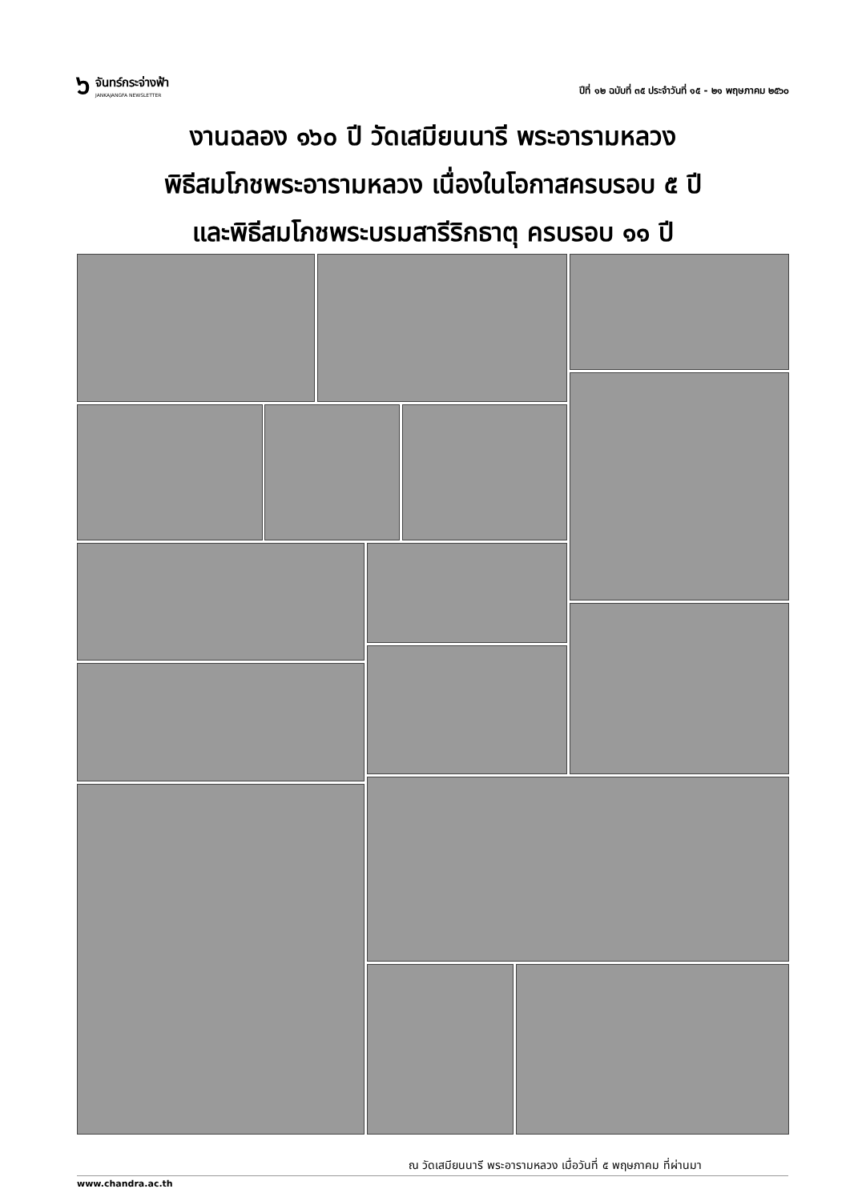๖ จันทร์กระจ่างฟ้า
JANKAJANGFA NEWSLETTER
ปีที่ ๑๒ ฉบับที่ ๓๕ ประจำวันที่ ๑๕ - ๒๑ พฤษภาคม ๒๕๖๐
งานฉลอง ๑๖๐ ปี วัดเสมียนนารี พระอารามหลวง
พิธีสมโภชพระอารามหลวง เนื่องในโอกาสครบรอบ ๕ ปี
และพิธีสมโภชพระบรมสารีริกธาตุ ครบรอบ ๑๑ ปี
ณ วัดเสมียนนารี พระอารามหลวง เมื่อวันที่ ๕ พฤษภาคม ที่ผ่านมา
www.chandra.ac.th